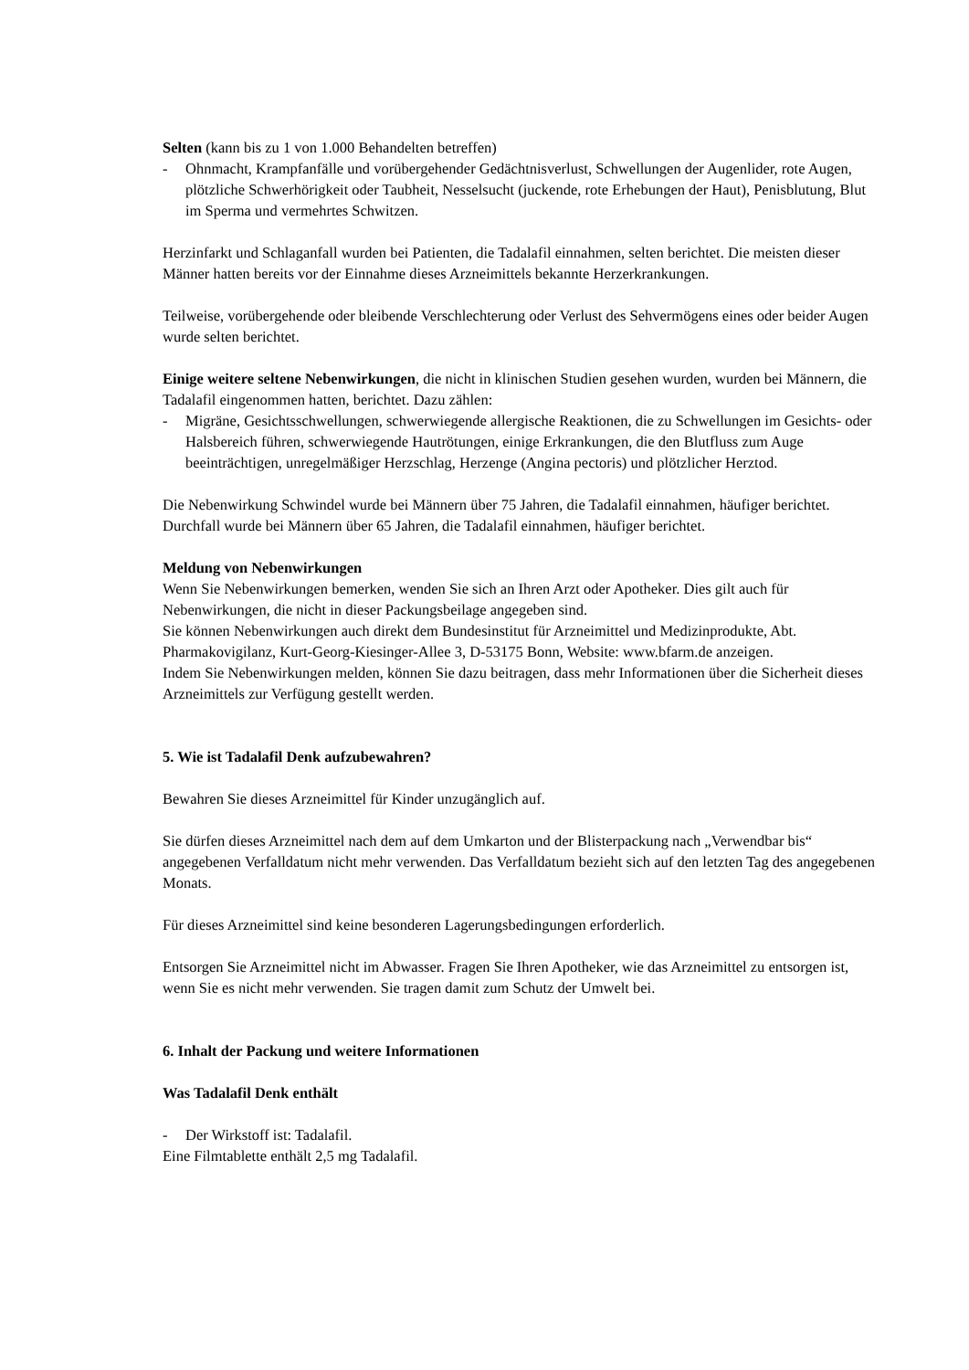Selten (kann bis zu 1 von 1.000 Behandelten betreffen)
- Ohnmacht, Krampfanfälle und vorübergehender Gedächtnisverlust, Schwellungen der Augenlider, rote Augen, plötzliche Schwerhörigkeit oder Taubheit, Nesselsucht (juckende, rote Erhebungen der Haut), Penisblutung, Blut im Sperma und vermehrtes Schwitzen.
Herzinfarkt und Schlaganfall wurden bei Patienten, die Tadalafil einnahmen, selten berichtet. Die meisten dieser Männer hatten bereits vor der Einnahme dieses Arzneimittels bekannte Herzerkrankungen.
Teilweise, vorübergehende oder bleibende Verschlechterung oder Verlust des Sehvermögens eines oder beider Augen wurde selten berichtet.
Einige weitere seltene Nebenwirkungen, die nicht in klinischen Studien gesehen wurden, wurden bei Männern, die Tadalafil eingenommen hatten, berichtet. Dazu zählen:
- Migräne, Gesichtsschwellungen, schwerwiegende allergische Reaktionen, die zu Schwellungen im Gesichts- oder Halsbereich führen, schwerwiegende Hautrötungen, einige Erkrankungen, die den Blutfluss zum Auge beeinträchtigen, unregelmäßiger Herzschlag, Herzenge (Angina pectoris) und plötzlicher Herztod.
Die Nebenwirkung Schwindel wurde bei Männern über 75 Jahren, die Tadalafil einnahmen, häufiger berichtet. Durchfall wurde bei Männern über 65 Jahren, die Tadalafil einnahmen, häufiger berichtet.
Meldung von Nebenwirkungen
Wenn Sie Nebenwirkungen bemerken, wenden Sie sich an Ihren Arzt oder Apotheker. Dies gilt auch für Nebenwirkungen, die nicht in dieser Packungsbeilage angegeben sind.
Sie können Nebenwirkungen auch direkt dem Bundesinstitut für Arzneimittel und Medizinprodukte, Abt. Pharmakovigilanz, Kurt-Georg-Kiesinger-Allee 3, D-53175 Bonn, Website: www.bfarm.de anzeigen.
Indem Sie Nebenwirkungen melden, können Sie dazu beitragen, dass mehr Informationen über die Sicherheit dieses Arzneimittels zur Verfügung gestellt werden.
5. Wie ist Tadalafil Denk aufzubewahren?
Bewahren Sie dieses Arzneimittel für Kinder unzugänglich auf.
Sie dürfen dieses Arzneimittel nach dem auf dem Umkarton und der Blisterpackung nach „Verwendbar bis“ angegebenen Verfalldatum nicht mehr verwenden. Das Verfalldatum bezieht sich auf den letzten Tag des angegebenen Monats.
Für dieses Arzneimittel sind keine besonderen Lagerungsbedingungen erforderlich.
Entsorgen Sie Arzneimittel nicht im Abwasser. Fragen Sie Ihren Apotheker, wie das Arzneimittel zu entsorgen ist, wenn Sie es nicht mehr verwenden. Sie tragen damit zum Schutz der Umwelt bei.
6. Inhalt der Packung und weitere Informationen
Was Tadalafil Denk enthält
- Der Wirkstoff ist: Tadalafil.
Eine Filmtablette enthält 2,5 mg Tadalafil.